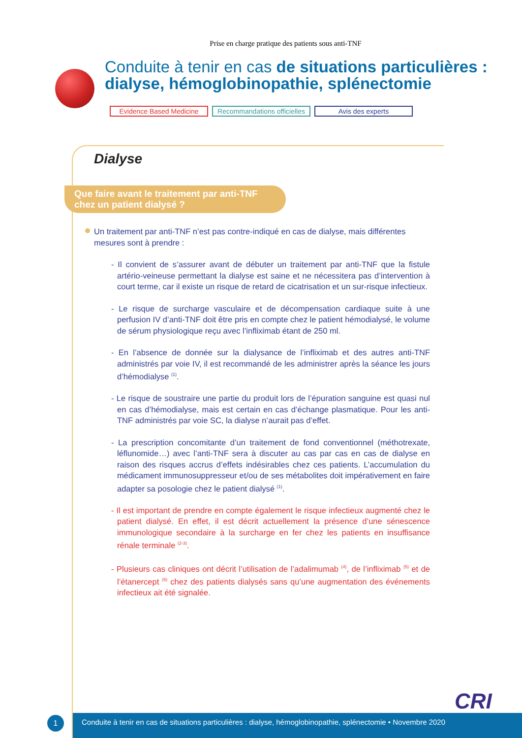Prise en charge pratique des patients sous anti-TNF
Conduite à tenir en cas de situations particulières : dialyse, hémoglobinopathie, splénectomie
Evidence Based Medicine Recommandations officielles
Avis des experts
Dialyse
Que faire avant le traitement par anti-TNF chez un patient dialysé ?
Un traitement par anti-TNF n’est pas contre-indiqué en cas de dialyse, mais différentes mesures sont à prendre :
- Il convient de s’assurer avant de débuter un traitement par anti-TNF que la fistule artério-veineuse permettant la dialyse est saine et ne nécessitera pas d’intervention à court terme, car il existe un risque de retard de cicatrisation et un sur-risque infectieux.
- Le risque de surcharge vasculaire et de décompensation cardiaque suite à une perfusion IV d’anti-TNF doit être pris en compte chez le patient hémodialysé, le volume de sérum physiologique reçu avec l’infliximab étant de 250 ml.
- En l’absence de donnée sur la dialysance de l’infliximab et des autres anti-TNF administrés par voie IV, il est recommandé de les administrer après la séance les jours d’hémodialyse <sup>(1)</sup>.
- Le risque de soustraire une partie du produit lors de l’épuration sanguine est quasi nul en cas d’hémodialyse, mais est certain en cas d’échange plasmatique. Pour les anti-TNF administrés par voie SC, la dialyse n’aurait pas d’effet.
- La prescription concomitante d’un traitement de fond conventionnel (méthotrexate, léflunomide…) avec l’anti-TNF sera à discuter au cas par cas en cas de dialyse en raison des risques accrus d’effets indésirables chez ces patients. L’accumulation du médicament immunosuppresseur et/ou de ses métabolites doit impérativement en faire adapter sa posologie chez le patient dialysé <sup>(1)</sup>.
- Il est important de prendre en compte également le risque infectieux augmenté chez le patient dialysé. En effet, il est décrit actuellement la présence d’une sénescence immunologique secondaire à la surcharge en fer chez les patients en insuffisance rénale terminale <sup>(2-3)</sup>.
- Plusieurs cas cliniques ont décrit l’utilisation de l’adalimumab <sup>(4)</sup>, de l’infliximab <sup>(5)</sup> et de l’étanercept <sup>(6)</sup> chez des patients dialysés sans qu’une augmentation des événements infectieux ait été signalée.
CRI
1
Conduite à tenir en cas de situations particulières : dialyse, hémoglobinopathie, splénectomie • Novembre 2020